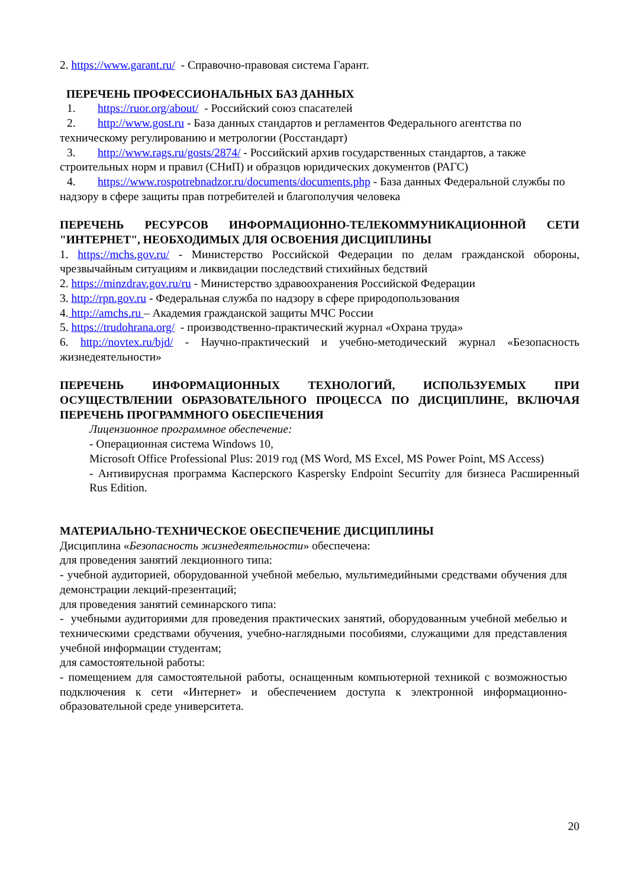2. https://www.garant.ru/ - Справочно-правовая система Гарант.
ПЕРЕЧЕНЬ ПРОФЕССИОНАЛЬНЫХ БАЗ ДАННЫХ
1. https://ruor.org/about/ - Российский союз спасателей
2. http://www.gost.ru - База данных стандартов и регламентов Федерального агентства по техническому регулированию и метрологии (Росстандарт)
3. http://www.rags.ru/gosts/2874/ - Российский архив государственных стандартов, а также строительных норм и правил (СНиП) и образцов юридических документов (РАГС)
4. https://www.rospotrebnadzor.ru/documents/documents.php - База данных Федеральной службы по надзору в сфере защиты прав потребителей и благополучия человека
ПЕРЕЧЕНЬ РЕСУРСОВ ИНФОРМАЦИОННО-ТЕЛЕКОММУНИКАЦИОННОЙ СЕТИ "ИНТЕРНЕТ", НЕОБХОДИМЫХ ДЛЯ ОСВОЕНИЯ ДИСЦИПЛИНЫ
1. https://mchs.gov.ru/ - Министерство Российской Федерации по делам гражданской обороны, чрезвычайным ситуациям и ликвидации последствий стихийных бедствий
2. https://minzdrav.gov.ru/ru - Министерство здравоохранения Российской Федерации
3. http://rpn.gov.ru - Федеральная служба по надзору в сфере природопользования
4. http://amchs.ru – Академия гражданской защиты МЧС России
5. https://trudohrana.org/ - производственно-практический журнал «Охрана труда»
6. http://novtex.ru/bjd/ - Научно-практический и учебно-методический журнал «Безопасность жизнедеятельности»
ПЕРЕЧЕНЬ ИНФОРМАЦИОННЫХ ТЕХНОЛОГИЙ, ИСПОЛЬЗУЕМЫХ ПРИ ОСУЩЕСТВЛЕНИИ ОБРАЗОВАТЕЛЬНОГО ПРОЦЕССА ПО ДИСЦИПЛИНЕ, ВКЛЮЧАЯ ПЕРЕЧЕНЬ ПРОГРАММНОГО ОБЕСПЕЧЕНИЯ
Лицензионное программное обеспечение:
- Операционная система Windows 10,
Microsoft Office Professional Plus: 2019 год (MS Word, MS Excel, MS Power Point, MS Access)
- Антивирусная программа Касперского Kaspersky Endpoint Securrity для бизнеса Расширенный Rus Edition.
МАТЕРИАЛЬНО-ТЕХНИЧЕСКОЕ ОБЕСПЕЧЕНИЕ ДИСЦИПЛИНЫ
Дисциплина «Безопасность жизнедеятельности» обеспечена:
для проведения занятий лекционного типа:
- учебной аудиторией, оборудованной учебной мебелью, мультимедийными средствами обучения для демонстрации лекций-презентаций;
для проведения занятий семинарского типа:
- учебными аудиториями для проведения практических занятий, оборудованным учебной мебелью и техническими средствами обучения, учебно-наглядными пособиями, служащими для представления учебной информации студентам;
для самостоятельной работы:
- помещением для самостоятельной работы, оснащенным компьютерной техникой с возможностью подключения к сети «Интернет» и обеспечением доступа к электронной информационно-образовательной среде университета.
20